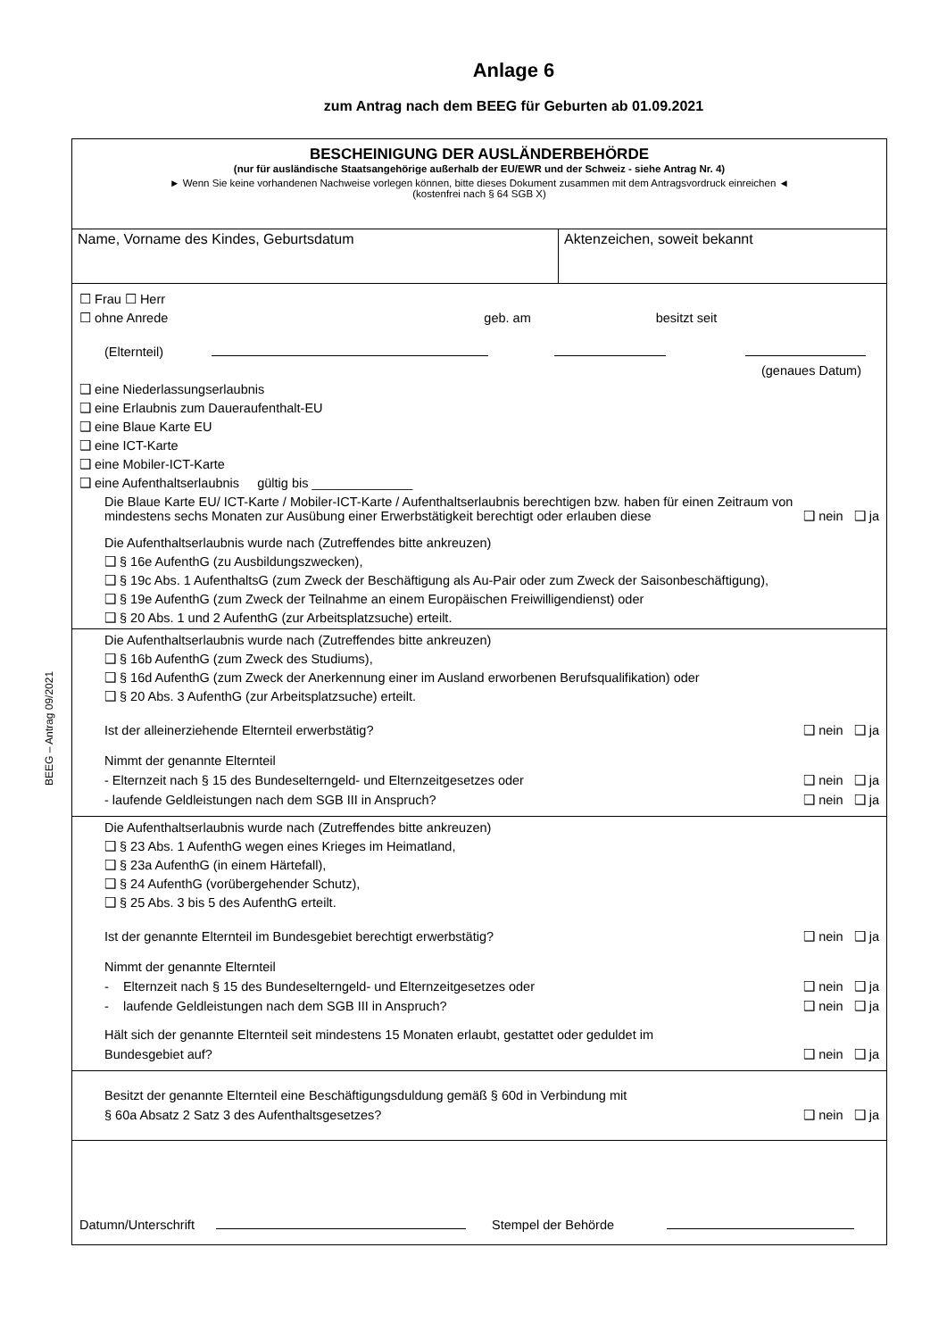Anlage 6
zum Antrag nach dem BEEG für Geburten ab 01.09.2021
BEEG – Antrag 09/2021
BESCHEINIGUNG DER AUSLÄNDERBEHÖRDE
(nur für ausländische Staatsangehörige außerhalb der EU/EWR und der Schweiz - siehe Antrag Nr. 4)
► Wenn Sie keine vorhandenen Nachweise vorlegen können, bitte dieses Dokument zusammen mit dem Antragsvordruck einreichen ◄
(kostenfrei nach § 64 SGB X)
Name, Vorname des Kindes, Geburtsdatum Aktenzeichen, soweit bekannt
☐ Frau ☐ Herr
☐ ohne Anrede geb. am besitzt seit
(Elternteil)
(genaues Datum)
❑ eine Niederlassungserlaubnis
❑ eine Erlaubnis zum Daueraufenthalt-EU
❑ eine Blaue Karte EU
❑ eine ICT-Karte
❑ eine Mobiler-ICT-Karte
❑ eine Aufenthaltserlaubnis gültig bis ______________
Die Blaue Karte EU/ ICT-Karte / Mobiler-ICT-Karte / Aufenthaltserlaubnis berechtigen bzw. haben für einen Zeitraum von
mindestens sechs Monaten zur Ausübung einer Erwerbstätigkeit berechtigt oder erlauben diese ❑ nein ❑ ja
Die Aufenthaltserlaubnis wurde nach (Zutreffendes bitte ankreuzen)
❑ § 16e AufenthG (zu Ausbildungszwecken),
❑ § 19c Abs. 1 AufenthaltsG (zum Zweck der Beschäftigung als Au-Pair oder zum Zweck der Saisonbeschäftigung),
❑ § 19e AufenthG (zum Zweck der Teilnahme an einem Europäischen Freiwilligendienst) oder
❑ § 20 Abs. 1 und 2 AufenthG (zur Arbeitsplatzsuche) erteilt.
Die Aufenthaltserlaubnis wurde nach (Zutreffendes bitte ankreuzen)
❑ § 16b AufenthG (zum Zweck des Studiums),
❑ § 16d AufenthG (zum Zweck der Anerkennung einer im Ausland erworbenen Berufsqualifikation) oder
❑ § 20 Abs. 3 AufenthG (zur Arbeitsplatzsuche) erteilt.
Ist der alleinerziehende Elternteil erwerbstätig? ❑ nein ❑ ja
Nimmt der genannte Elternteil
- Elternzeit nach § 15 des Bundeselterngeld- und Elternzeitgesetzes oder ❑ nein ❑ ja
- laufende Geldleistungen nach dem SGB III in Anspruch? ❑ nein ❑ ja
Die Aufenthaltserlaubnis wurde nach (Zutreffendes bitte ankreuzen)
❑ § 23 Abs. 1 AufenthG wegen eines Krieges im Heimatland,
❑ § 23a AufenthG (in einem Härtefall),
❑ § 24 AufenthG (vorübergehender Schutz),
❑ § 25 Abs. 3 bis 5 des AufenthG erteilt.
Ist der genannte Elternteil im Bundesgebiet berechtigt erwerbstätig? ❑ nein ❑ ja
Nimmt der genannte Elternteil
- Elternzeit nach § 15 des Bundeselterngeld- und Elternzeitgesetzes oder ❑ nein ❑ ja
- laufende Geldleistungen nach dem SGB III in Anspruch? ❑ nein ❑ ja
Hält sich der genannte Elternteil seit mindestens 15 Monaten erlaubt, gestattet oder geduldet im
Bundesgebiet auf? ❑ nein ❑ ja
Besitzt der genannte Elternteil eine Beschäftigungsduldung gemäß § 60d in Verbindung mit
§ 60a Absatz 2 Satz 3 des Aufenthaltsgesetzes? ❑ nein ❑ ja
Datumn/Unterschrift Stempel der Behörde